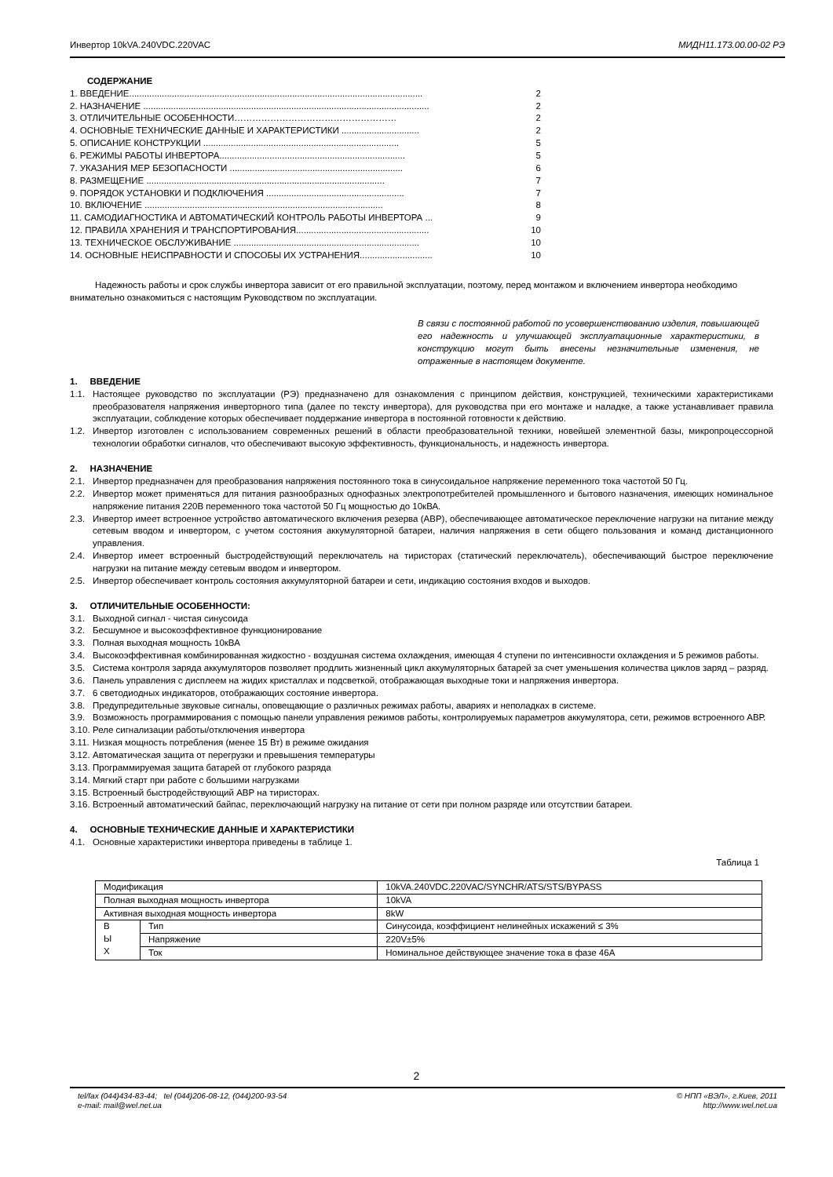Инвертор 10kVA.240VDC.220VAC МИДН11.173.00.00-02 РЭ
СОДЕРЖАНИЕ
1. ВВЕДЕНИЕ..................................................................................................................... 2
2. НАЗНАЧЕНИЕ .................................................................................................................. 2
3. ОТЛИЧИТЕЛЬНЫЕ ОСОБЕННОСТИ……………………………………………… 2
4. ОСНОВНЫЕ ТЕХНИЧЕСКИЕ ДАННЫЕ И ХАРАКТЕРИСТИКИ ............................... 2
5. ОПИСАНИЕ КОНСТРУКЦИИ .............................................................................. 5
6. РЕЖИМЫ РАБОТЫ ИНВЕРТОРА.......................................................................... 5
7. УКАЗАНИЯ МЕР БЕЗОПАСНОСТИ ..................................................................... 6
8. РАЗМЕЩЕНИЕ ............................................................................................... 7
9. ПОРЯДОК УСТАНОВКИ И ПОДКЛЮЧЕНИЯ ....................................................... 7
10. ВКЛЮЧЕНИЕ ............................................................................................... 8
11. САМОДИАГНОСТИКА И АВТОМАТИЧЕСКИЙ КОНТРОЛЬ РАБОТЫ ИНВЕРТОРА ... 9
12. ПРАВИЛА ХРАНЕНИЯ И ТРАНСПОРТИРОВАНИЯ..................................................... 10
13. ТЕХНИЧЕСКОЕ ОБСЛУЖИВАНИЕ .......................................................................... 10
14. ОСНОВНЫЕ НЕИСПРАВНОСТИ И СПОСОБЫ ИХ УСТРАНЕНИЯ............................. 10
Надежность работы и срок службы инвертора зависит от его правильной эксплуатации, поэтому, перед монтажом и включением инвертора необходимо внимательно ознакомиться с настоящим Руководством по эксплуатации.
В связи с постоянной работой по усовершенствованию изделия, повышающей его надежность и улучшающей эксплуатационные характеристики, в конструкцию могут быть внесены незначительные изменения, не отраженные в настоящем документе.
1. ВВЕДЕНИЕ
1.1. Настоящее руководство по эксплуатации (РЭ) предназначено для ознакомления с принципом действия, конструкцией, техническими характеристиками преобразователя напряжения инверторного типа (далее по тексту инвертора), для руководства при его монтаже и наладке, а также устанавливает правила эксплуатации, соблюдение которых обеспечивает поддержание инвертора в постоянной готовности к действию.
1.2. Инвертор изготовлен с использованием современных решений в области преобразовательной техники, новейшей элементной базы, микропроцессорной технологии обработки сигналов, что обеспечивают высокую эффективность, функциональность, и надежность инвертора.
2. НАЗНАЧЕНИЕ
2.1. Инвертор предназначен для преобразования напряжения постоянного тока в синусоидальное напряжение переменного тока частотой 50 Гц.
2.2. Инвертор может применяться для питания разнообразных однофазных электропотребителей промышленного и бытового назначения, имеющих номинальное напряжение питания 220В переменного тока частотой 50 Гц мощностью до 10кВА.
2.3. Инвертор имеет встроенное устройство автоматического включения резерва (АВР), обеспечивающее автоматическое переключение нагрузки на питание между сетевым вводом и инвертором, с учетом состояния аккумуляторной батареи, наличия напряжения в сети общего пользования и команд дистанционного управления.
2.4. Инвертор имеет встроенный быстродействующий переключатель на тиристорах (статический переключатель), обеспечивающий быстрое переключение нагрузки на питание между сетевым вводом и инвертором.
2.5. Инвертор обеспечивает контроль состояния аккумуляторной батареи и сети, индикацию состояния входов и выходов.
3. ОТЛИЧИТЕЛЬНЫЕ ОСОБЕННОСТИ:
3.1. Выходной сигнал - чистая синусоида
3.2. Бесшумное и высокоэффективное функционирование
3.3. Полная выходная мощность 10кВА
3.4. Высокоэффективная комбинированная жидкостно - воздушная система охлаждения, имеющая 4 ступени по интенсивности охлаждения и 5 режимов работы.
3.5. Система контроля заряда аккумуляторов позволяет продлить жизненный цикл аккумуляторных батарей за счет уменьшения количества циклов заряд – разряд.
3.6. Панель управления с дисплеем на жидих кристаллах и подсветкой, отображающая выходные токи и напряжения инвертора.
3.7. 6 светодиодных индикаторов, отображающих состояние инвертора.
3.8. Предупредительные звуковые сигналы, оповещающие о различных режимах работы, авариях и неполадках в системе.
3.9. Возможность программирования с помощью панели управления режимов работы, контролируемых параметров аккумулятора, сети, режимов встроенного АВР.
3.10. Реле сигнализации работы/отключения инвертора
3.11. Низкая мощность потребления (менее 15 Вт) в режиме ожидания
3.12. Автоматическая защита от перегрузки и превышения температуры
3.13. Программируемая защита батарей от глубокого разряда
3.14. Мягкий старт при работе с большими нагрузками
3.15. Встроенный быстродействующий АВР на тиристорах.
3.16. Встроенный автоматический байпас, переключающий нагрузку на питание от сети при полном разряде или отсутствии батареи.
4. ОСНОВНЫЕ ТЕХНИЧЕСКИЕ ДАННЫЕ И ХАРАКТЕРИСТИКИ
4.1. Основные характеристики инвертора приведены в таблице 1.
Таблица 1
| Модификация | | 10kVA.240VDC.220VAC/SYNCHR/ATS/STS/BYPASS |
| Полная выходная мощность инвертора | | 10kVA |
| Активная выходная мощность инвертора | | 8kW |
| В Ы Х | Тип | Синусоида, коэффициент нелинейных искажений ≤ 3% |
| | Напряжение | 220V±5% |
| | Ток | Номинальное действующее значение тока в фазе 46А |
2
tel/fax (044)434-83-44; tel (044)206-08-12, (044)200-93-54
e-mail: mail@wel.net.ua © НПП «ВЭЛ», г.Киев, 2011
http://www.wel.net.ua